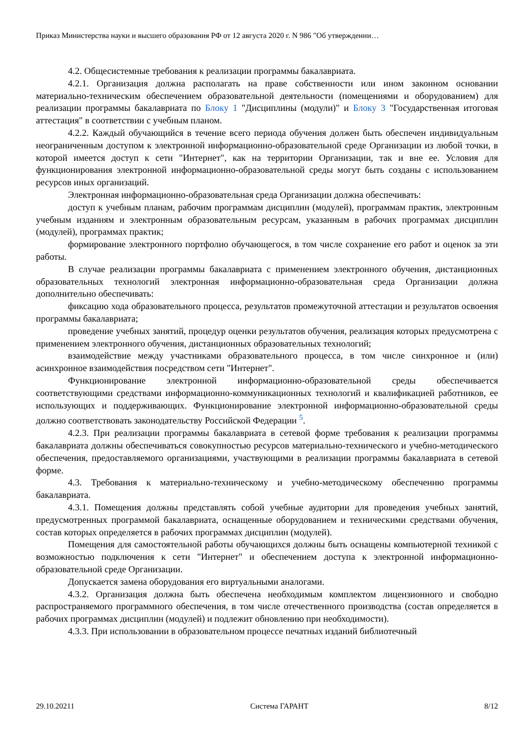Приказ Министерства науки и высшего образования РФ от 12 августа 2020 г. N 986 "Об утверждении…
4.2. Общесистемные требования к реализации программы бакалавриата.
4.2.1. Организация должна располагать на праве собственности или ином законном основании материально-техническим обеспечением образовательной деятельности (помещениями и оборудованием) для реализации программы бакалавриата по Блоку 1 "Дисциплины (модули)" и Блоку 3 "Государственная итоговая аттестация" в соответствии с учебным планом.
4.2.2. Каждый обучающийся в течение всего периода обучения должен быть обеспечен индивидуальным неограниченным доступом к электронной информационно-образовательной среде Организации из любой точки, в которой имеется доступ к сети "Интернет", как на территории Организации, так и вне ее. Условия для функционирования электронной информационно-образовательной среды могут быть созданы с использованием ресурсов иных организаций.
Электронная информационно-образовательная среда Организации должна обеспечивать:
доступ к учебным планам, рабочим программам дисциплин (модулей), программам практик, электронным учебным изданиям и электронным образовательным ресурсам, указанным в рабочих программах дисциплин (модулей), программах практик;
формирование электронного портфолио обучающегося, в том числе сохранение его работ и оценок за эти работы.
В случае реализации программы бакалавриата с применением электронного обучения, дистанционных образовательных технологий электронная информационно-образовательная среда Организации должна дополнительно обеспечивать:
фиксацию хода образовательного процесса, результатов промежуточной аттестации и результатов освоения программы бакалавриата;
проведение учебных занятий, процедур оценки результатов обучения, реализация которых предусмотрена с применением электронного обучения, дистанционных образовательных технологий;
взаимодействие между участниками образовательного процесса, в том числе синхронное и (или) асинхронное взаимодействия посредством сети "Интернет".
Функционирование электронной информационно-образовательной среды обеспечивается соответствующими средствами информационно-коммуникационных технологий и квалификацией работников, ее использующих и поддерживающих. Функционирование электронной информационно-образовательной среды должно соответствовать законодательству Российской Федерации <sup>5</sup>.
4.2.3. При реализации программы бакалавриата в сетевой форме требования к реализации программы бакалавриата должны обеспечиваться совокупностью ресурсов материально-технического и учебно-методического обеспечения, предоставляемого организациями, участвующими в реализации программы бакалавриата в сетевой форме.
4.3. Требования к материально-техническому и учебно-методическому обеспечению программы бакалавриата.
4.3.1. Помещения должны представлять собой учебные аудитории для проведения учебных занятий, предусмотренных программой бакалавриата, оснащенные оборудованием и техническими средствами обучения, состав которых определяется в рабочих программах дисциплин (модулей).
Помещения для самостоятельной работы обучающихся должны быть оснащены компьютерной техникой с возможностью подключения к сети "Интернет" и обеспечением доступа к электронной информационно-образовательной среде Организации.
Допускается замена оборудования его виртуальными аналогами.
4.3.2. Организация должна быть обеспечена необходимым комплектом лицензионного и свободно распространяемого программного обеспечения, в том числе отечественного производства (состав определяется в рабочих программах дисциплин (модулей) и подлежит обновлению при необходимости).
4.3.3. При использовании в образовательном процессе печатных изданий библиотечный
29.10.20211 Система ГАРАНТ 8/12